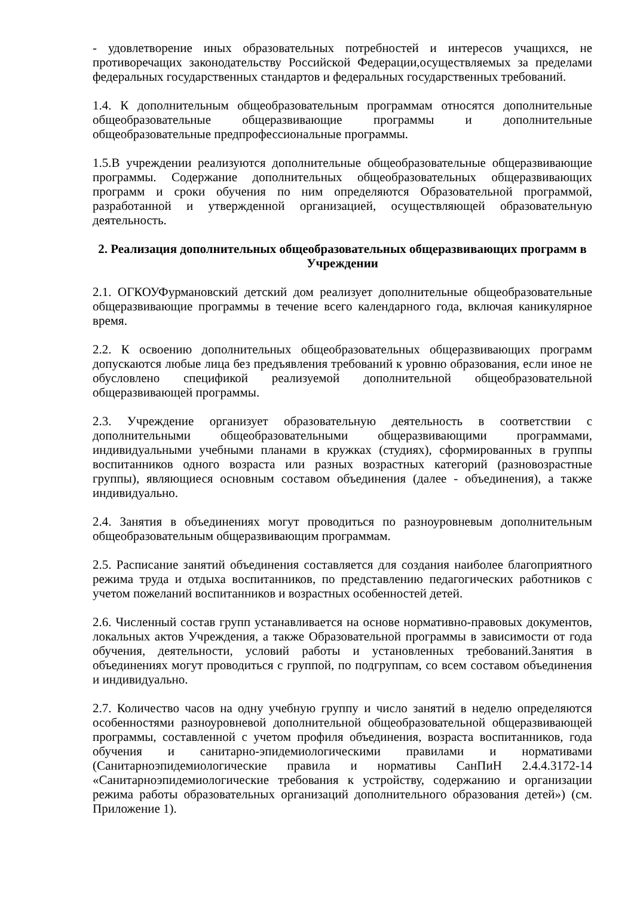- удовлетворение иных образовательных потребностей и интересов учащихся, не противоречащих законодательству Российской Федерации,осуществляемых за пределами федеральных государственных стандартов и федеральных государственных требований.
1.4. К дополнительным общеобразовательным программам относятся дополнительные общеобразовательные общеразвивающие программы и дополнительные общеобразовательные предпрофессиональные программы.
1.5.В учреждении реализуются дополнительные общеобразовательные общеразвивающие программы. Содержание дополнительных общеобразовательных общеразвивающих программ и сроки обучения по ним определяются Образовательной программой, разработанной и утвержденной организацией, осуществляющей образовательную деятельность.
2. Реализация дополнительных общеобразовательных общеразвивающих программ в Учреждении
2.1. ОГКОУФурмановский детский дом реализует дополнительные общеобразовательные общеразвивающие программы в течение всего календарного года, включая каникулярное время.
2.2. К освоению дополнительных общеобразовательных общеразвивающих программ допускаются любые лица без предъявления требований к уровню образования, если иное не обусловлено спецификой реализуемой дополнительной общеобразовательной общеразвивающей программы.
2.3. Учреждение организует образовательную деятельность в соответствии с дополнительными общеобразовательными общеразвивающими программами, индивидуальными учебными планами в кружках (студиях), сформированных в группы воспитанников одного возраста или разных возрастных категорий (разновозрастные группы), являющиеся основным составом объединения (далее - объединения), а также индивидуально.
2.4. Занятия в объединениях могут проводиться по разноуровневым дополнительным общеобразовательным общеразвивающим программам.
2.5. Расписание занятий объединения составляется для создания наиболее благоприятного режима труда и отдыха воспитанников, по представлению педагогических работников с учетом пожеланий воспитанников и возрастных особенностей детей.
2.6. Численный состав групп устанавливается на основе нормативно-правовых документов, локальных актов Учреждения, а также Образовательной программы в зависимости от года обучения, деятельности, условий работы и установленных требований.Занятия в объединениях могут проводиться с группой, по подгруппам, со всем составом объединения и индивидуально.
2.7. Количество часов на одну учебную группу и число занятий в неделю определяются особенностями разноуровневой дополнительной общеобразовательной общеразвивающей программы, составленной с учетом профиля объединения, возраста воспитанников, года обучения и санитарно-эпидемиологическими правилами и нормативами (Санитарноэпидемиологические правила и нормативы СанПиН 2.4.4.3172-14 «Санитарноэпидемиологические требования к устройству, содержанию и организации режима работы образовательных организаций дополнительного образования детей») (см. Приложение 1).